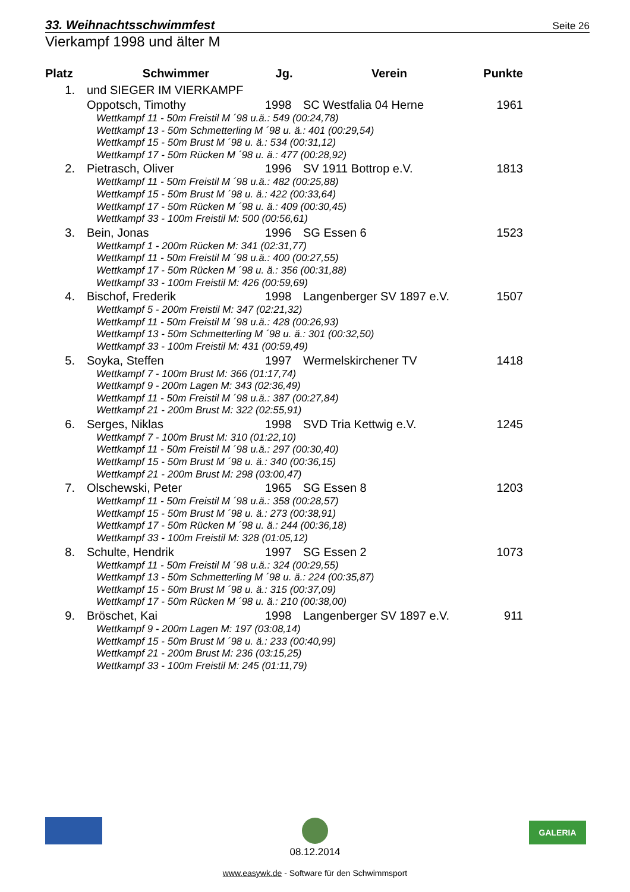33. Weihnachtsschwimmfest Seite 26
Vierkampf 1998 und älter M
| Platz | Schwimmer | Jg. | Verein | Punkte |
| --- | --- | --- | --- | --- |
| 1. | und SIEGER IM VIERKAMPF | | | |
| | Oppotsch, Timothy | 1998 | SC Westfalia 04 Herne | 1961 |
| | Wettkampf 11 - 50m Freistil M ´98 u.ä.: 549 (00:24,78) Wettkampf 13 - 50m Schmetterling M ´98 u. ä.: 401 (00:29,54) Wettkampf 15 - 50m Brust M ´98 u. ä.: 534 (00:31,12) Wettkampf 17 - 50m Rücken M ´98 u. ä.: 477 (00:28,92) | | | |
| 2. | Pietrasch, Oliver | 1996 | SV 1911 Bottrop e.V. | 1813 |
| | Wettkampf 11 - 50m Freistil M ´98 u.ä.: 482 (00:25,88) Wettkampf 15 - 50m Brust M ´98 u. ä.: 422 (00:33,64) Wettkampf 17 - 50m Rücken M ´98 u. ä.: 409 (00:30,45) Wettkampf 33 - 100m Freistil M: 500 (00:56,61) | | | |
| 3. | Bein, Jonas | 1996 | SG Essen 6 | 1523 |
| | Wettkampf 1 - 200m Rücken M: 341 (02:31,77) Wettkampf 11 - 50m Freistil M ´98 u.ä.: 400 (00:27,55) Wettkampf 17 - 50m Rücken M ´98 u. ä.: 356 (00:31,88) Wettkampf 33 - 100m Freistil M: 426 (00:59,69) | | | |
| 4. | Bischof, Frederik | 1998 | Langenberger SV 1897 e.V. | 1507 |
| | Wettkampf 5 - 200m Freistil M: 347 (02:21,32) Wettkampf 11 - 50m Freistil M ´98 u.ä.: 428 (00:26,93) Wettkampf 13 - 50m Schmetterling M ´98 u. ä.: 301 (00:32,50) Wettkampf 33 - 100m Freistil M: 431 (00:59,49) | | | |
| 5. | Soyka, Steffen | 1997 | Wermelskirchener TV | 1418 |
| | Wettkampf 7 - 100m Brust M: 366 (01:17,74) Wettkampf 9 - 200m Lagen M: 343 (02:36,49) Wettkampf 11 - 50m Freistil M ´98 u.ä.: 387 (00:27,84) Wettkampf 21 - 200m Brust M: 322 (02:55,91) | | | |
| 6. | Serges, Niklas | 1998 | SVD Tria Kettwig e.V. | 1245 |
| | Wettkampf 7 - 100m Brust M: 310 (01:22,10) Wettkampf 11 - 50m Freistil M ´98 u.ä.: 297 (00:30,40) Wettkampf 15 - 50m Brust M ´98 u. ä.: 340 (00:36,15) Wettkampf 21 - 200m Brust M: 298 (03:00,47) | | | |
| 7. | Olschewski, Peter | 1965 | SG Essen 8 | 1203 |
| | Wettkampf 11 - 50m Freistil M ´98 u.ä.: 358 (00:28,57) Wettkampf 15 - 50m Brust M ´98 u. ä.: 273 (00:38,91) Wettkampf 17 - 50m Rücken M ´98 u. ä.: 244 (00:36,18) Wettkampf 33 - 100m Freistil M: 328 (01:05,12) | | | |
| 8. | Schulte, Hendrik | 1997 | SG Essen 2 | 1073 |
| | Wettkampf 11 - 50m Freistil M ´98 u.ä.: 324 (00:29,55) Wettkampf 13 - 50m Schmetterling M ´98 u. ä.: 224 (00:35,87) Wettkampf 15 - 50m Brust M ´98 u. ä.: 315 (00:37,09) Wettkampf 17 - 50m Rücken M ´98 u. ä.: 210 (00:38,00) | | | |
| 9. | Bröschet, Kai | 1998 | Langenberger SV 1897 e.V. | 911 |
| | Wettkampf 9 - 200m Lagen M: 197 (03:08,14) Wettkampf 15 - 50m Brust M ´98 u. ä.: 233 (00:40,99) Wettkampf 21 - 200m Brust M: 236 (03:15,25) Wettkampf 33 - 100m Freistil M: 245 (01:11,79) | | | |
GALERIA
08.12.2014
www.easywk.de - Software für den Schwimmsport